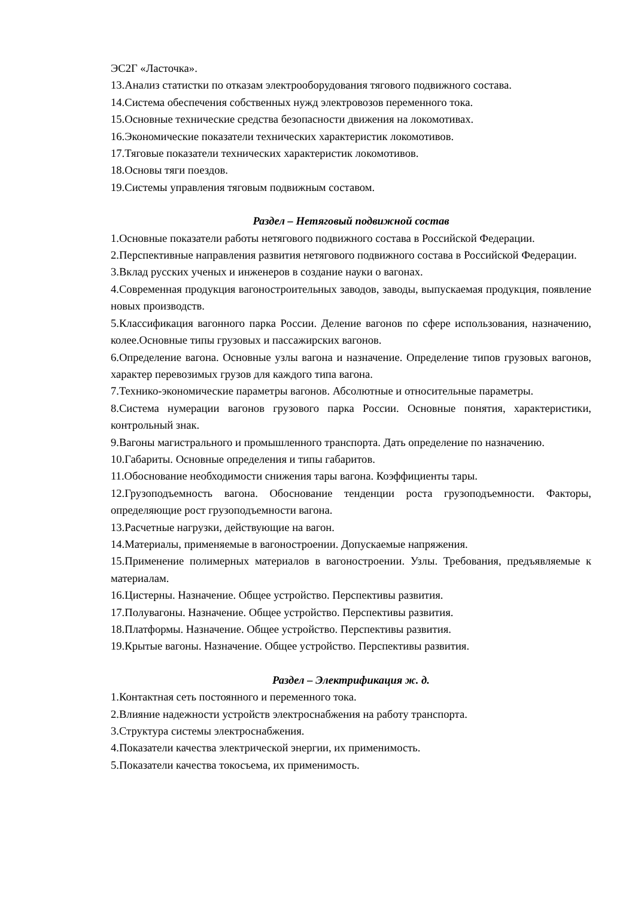ЭС2Г «Ласточка».
13.Анализ статистки по отказам электрооборудования тягового подвижного состава.
14.Система обеспечения собственных нужд электровозов переменного тока.
15.Основные технические средства безопасности движения на локомотивах.
16.Экономические показатели технических характеристик локомотивов.
17.Тяговые показатели технических характеристик локомотивов.
18.Основы тяги поездов.
19.Системы управления тяговым подвижным составом.
Раздел – Нетяговый подвижной состав
1.Основные показатели работы нетягового подвижного состава в Российской Федерации.
2.Перспективные направления развития нетягового подвижного состава в Российской Федерации.
3.Вклад русских ученых и инженеров в создание науки о вагонах.
4.Современная продукция вагоностроительных заводов, заводы, выпускаемая продукция, появление новых производств.
5.Классификация вагонного парка России. Деление вагонов по сфере использования, назначению, колее.Основные типы грузовых и пассажирских вагонов.
6.Определение вагона. Основные узлы вагона и назначение. Определение типов грузовых вагонов, характер перевозимых грузов для каждого типа вагона.
7.Технико-экономические параметры вагонов. Абсолютные и относительные параметры.
8.Система нумерации вагонов грузового парка России. Основные понятия, характеристики, контрольный знак.
9.Вагоны магистрального и промышленного транспорта. Дать определение по назначению.
10.Габариты. Основные определения и типы габаритов.
11.Обоснование необходимости снижения тары вагона. Коэффициенты тары.
12.Грузоподъемность вагона. Обоснование тенденции роста грузоподъемности. Факторы, определяющие рост грузоподъемности вагона.
13.Расчетные нагрузки, действующие на вагон.
14.Материалы, применяемые в вагоностроении. Допускаемые напряжения.
15.Применение полимерных материалов в вагоностроении. Узлы. Требования, предъявляемые к материалам.
16.Цистерны. Назначение. Общее устройство. Перспективы развития.
17.Полувагоны. Назначение. Общее устройство. Перспективы развития.
18.Платформы. Назначение. Общее устройство. Перспективы развития.
19.Крытые вагоны. Назначение. Общее устройство. Перспективы развития.
Раздел – Электрификация ж. д.
1.Контактная сеть постоянного и переменного тока.
2.Влияние надежности устройств электроснабжения на работу транспорта.
3.Структура системы электроснабжения.
4.Показатели качества электрической энергии, их применимость.
5.Показатели качества токосъема, их применимость.